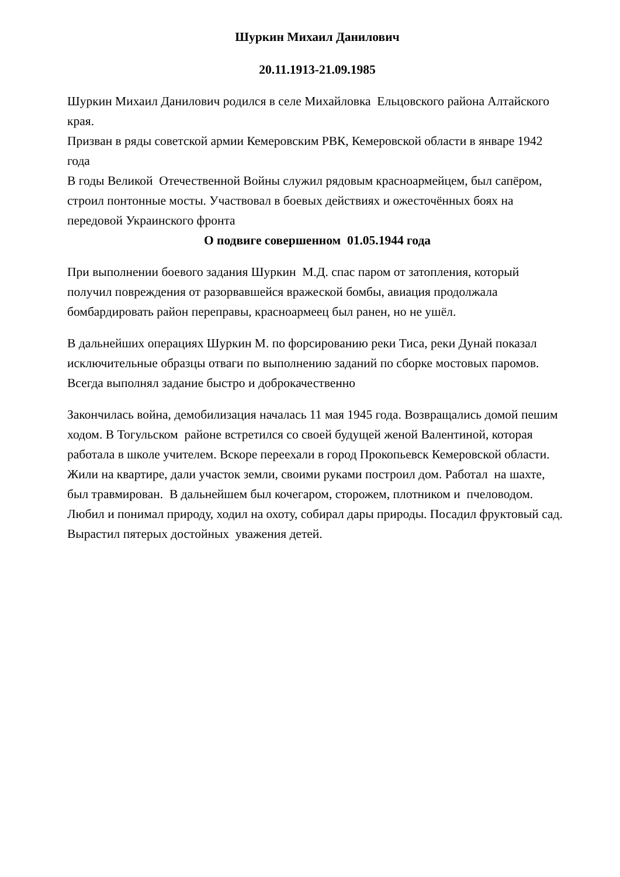Шуркин Михаил Данилович
20.11.1913-21.09.1985
Шуркин Михаил Данилович родился в селе Михайловка Ельцовского района Алтайского края.
Призван в ряды советской армии Кемеровским РВК, Кемеровской области в январе 1942 года
В годы Великой Отечественной Войны служил рядовым красноармейцем, был сапёром, строил понтонные мосты. Участвовал в боевых действиях и ожесточённых боях на передовой Украинского фронта
О подвиге совершенном 01.05.1944 года
При выполнении боевого задания Шуркин М.Д. спас паром от затопления, который получил повреждения от разорвавшейся вражеской бомбы, авиация продолжала бомбардировать район переправы, красноармеец был ранен, но не ушёл.
В дальнейших операциях Шуркин М. по форсированию реки Тиса, реки Дунай показал исключительные образцы отваги по выполнению заданий по сборке мостовых паромов. Всегда выполнял задание быстро и доброкачественно
Закончилась война, демобилизация началась 11 мая 1945 года. Возвращались домой пешим ходом. В Тогульском районе встретился со своей будущей женой Валентиной, которая работала в школе учителем. Вскоре переехали в город Прокопьевск Кемеровской области. Жили на квартире, дали участок земли, своими руками построил дом. Работал на шахте, был травмирован. В дальнейшем был кочегаром, сторожем, плотником и пчеловодом. Любил и понимал природу, ходил на охоту, собирал дары природы. Посадил фруктовый сад. Вырастил пятерых достойных уважения детей.